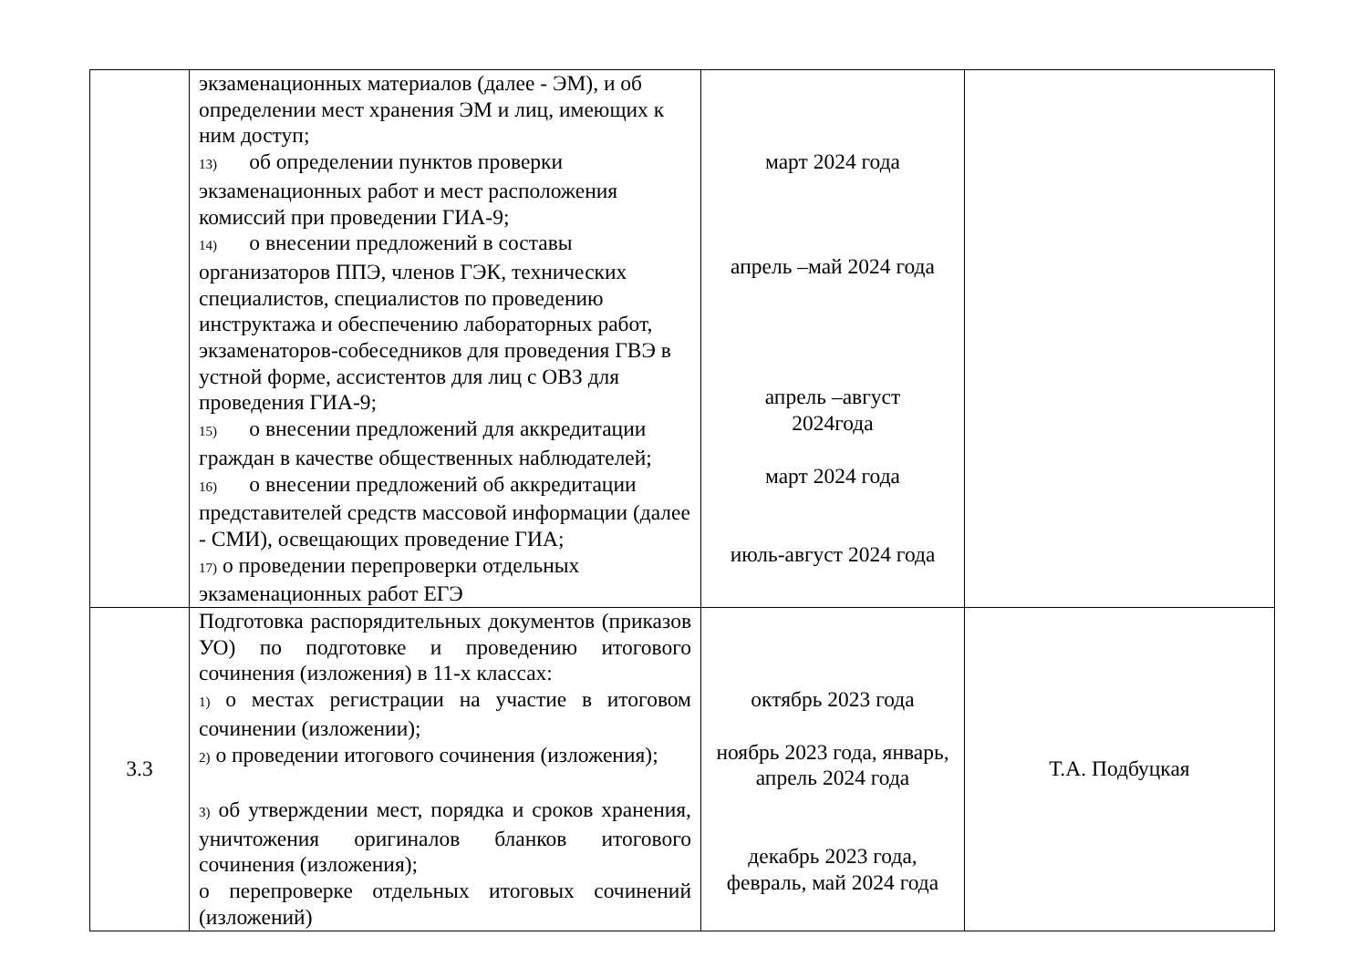| | экзаменационных материалов (далее - ЭМ), и об определении мест хранения ЭМ и лиц, имеющих к ним доступ; 13) об определении пунктов проверки экзаменационных работ и мест расположения комиссий при проведении ГИА-9; 14) о внесении предложений в составы организаторов ППЭ, членов ГЭК, технических специалистов, специалистов по проведению инструктажа и обеспечению лабораторных работ, экзаменаторов-собеседников для проведения ГВЭ в устной форме, ассистентов для лиц с ОВЗ для проведения ГИА-9; 15) о внесении предложений для аккредитации граждан в качестве общественных наблюдателей; 16) о внесении предложений об аккредитации представителей средств массовой информации (далее - СМИ), освещающих проведение ГИА; 17) о проведении перепроверки отдельных экзаменационных работ ЕГЭ | март 2024 года апрель –май 2024 года апрель –август 2024года март 2024 года июль-август 2024 года | |
| 3.3 | Подготовка распорядительных документов (приказов УО) по подготовке и проведению итогового сочинения (изложения) в 11-х классах: 1) о местах регистрации на участие в итоговом сочинении (изложении); 2) о проведении итогового сочинения (изложения); 3) об утверждении мест, порядка и сроков хранения, уничтожения оригиналов бланков итогового сочинения (изложения); о перепроверке отдельных итоговых сочинений (изложений) | октябрь 2023 года ноябрь 2023 года, январь, апрель 2024 года декабрь 2023 года, февраль, май 2024 года | Т.А. Подбуцкая |